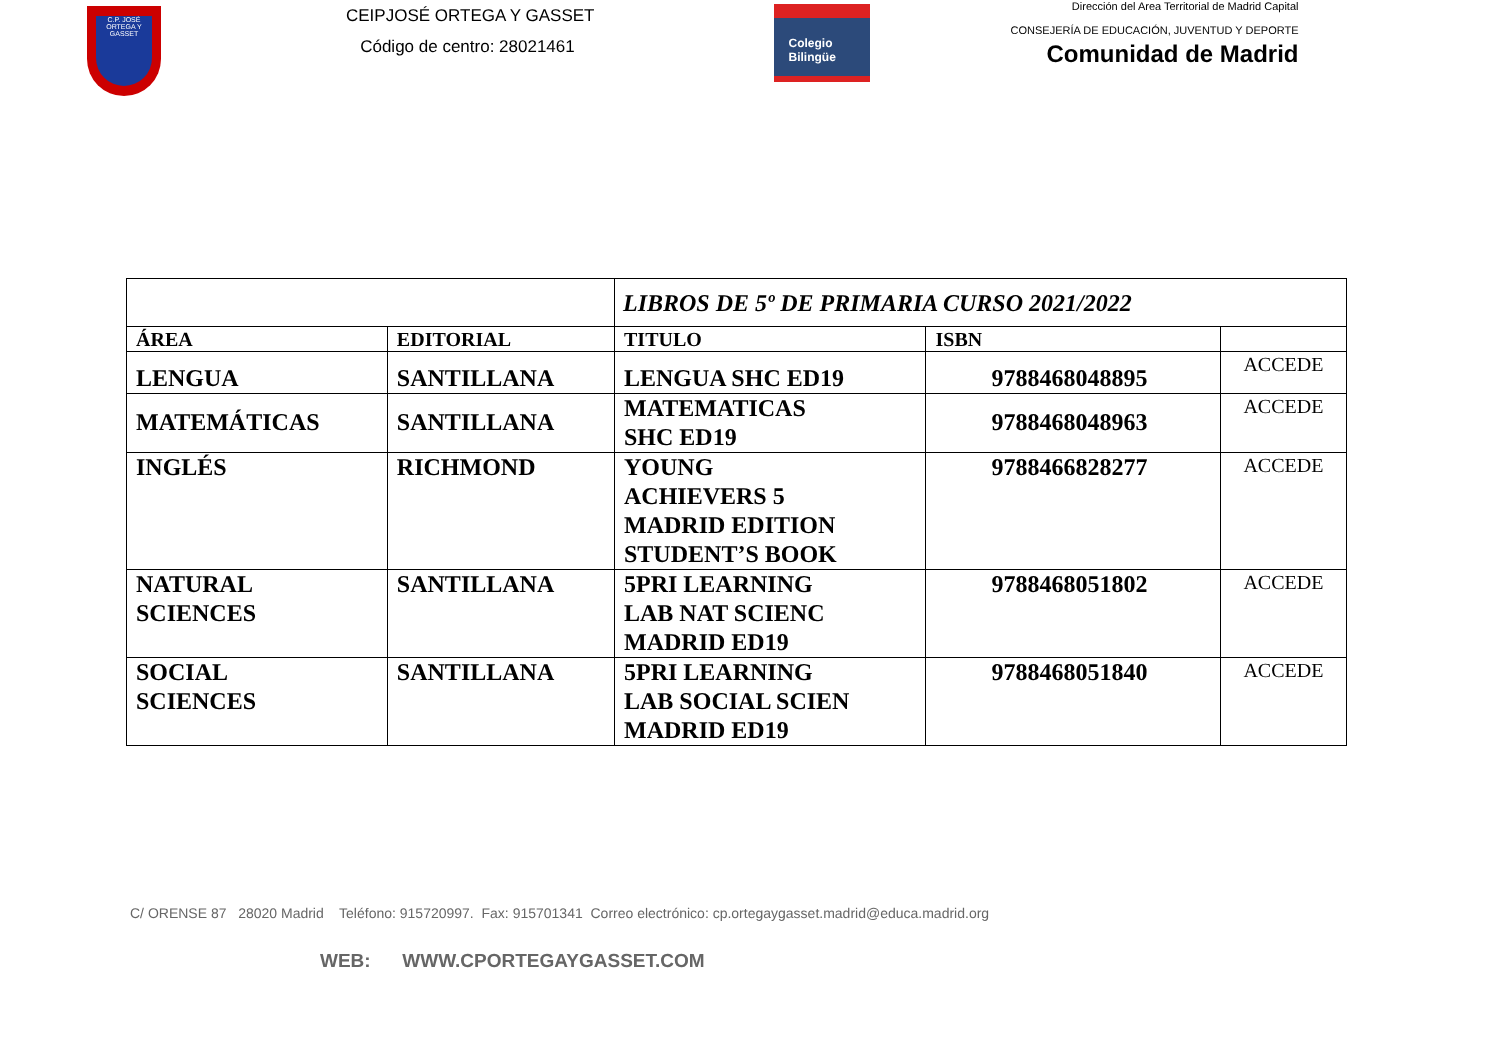C.P. JOSÉ ORTEGA Y GASSET
CEIPJOSÉ ORTEGA Y GASSET
Código de centro: 28021461
Colegio
Bilingüe
Dirección del Area Territorial de Madrid Capital
CONSEJERÍA DE EDUCACIÓN, JUVENTUD Y DEPORTE
Comunidad de Madrid
| | | LIBROS DE 5º DE PRIMARIA CURSO 2021/2022 | | |
| ÁREA | EDITORIAL | TITULO | ISBN | |
| LENGUA | SANTILLANA | LENGUA SHC ED19 | 9788468048895 | ACCEDE |
| MATEMÁTICAS | SANTILLANA | MATEMATICAS SHC ED19 | 9788468048963 | ACCEDE |
| INGLÉS | RICHMOND | YOUNG ACHIEVERS 5 MADRID EDITION STUDENT’S BOOK | 9788466828277 | ACCEDE |
| NATURAL SCIENCES | SANTILLANA | 5PRI LEARNING LAB NAT SCIENC MADRID ED19 | 9788468051802 | ACCEDE |
| SOCIAL SCIENCES | SANTILLANA | 5PRI LEARNING LAB SOCIAL SCIEN MADRID ED19 | 9788468051840 | ACCEDE |
C/ ORENSE 87 28020 Madrid Teléfono: 915720997. Fax: 915701341 Correo electrónico: cp.ortegaygasset.madrid@educa.madrid.org
WEB: WWW.CPORTEGAYGASSET.COM